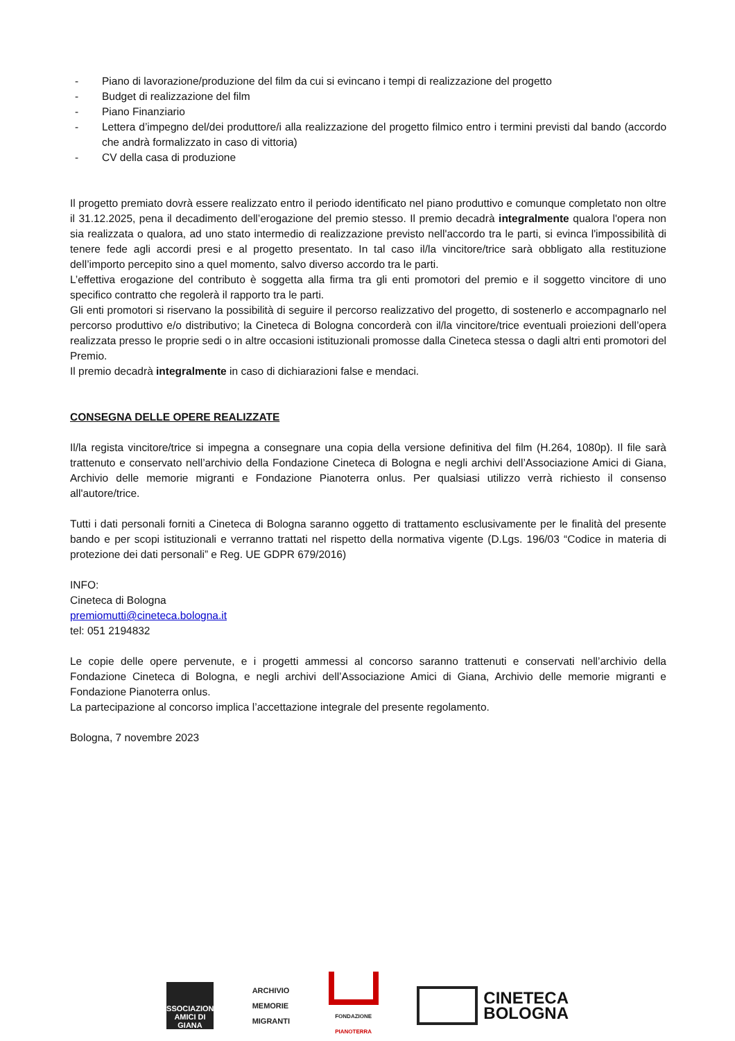- Piano di lavorazione/produzione del film da cui si evincano i tempi di realizzazione del progetto
- Budget di realizzazione del film
- Piano Finanziario
- Lettera d’impegno del/dei produttore/i alla realizzazione del progetto filmico entro i termini previsti dal bando (accordo che andrà formalizzato in caso di vittoria)
- CV della casa di produzione
Il progetto premiato dovrà essere realizzato entro il periodo identificato nel piano produttivo e comunque completato non oltre il 31.12.2025, pena il decadimento dell’erogazione del premio stesso. Il premio decadrà integralmente qualora l'opera non sia realizzata o qualora, ad uno stato intermedio di realizzazione previsto nell'accordo tra le parti, si evinca l'impossibilità di tenere fede agli accordi presi e al progetto presentato. In tal caso il/la vincitore/trice sarà obbligato alla restituzione dell’importo percepito sino a quel momento, salvo diverso accordo tra le parti.
L’effettiva erogazione del contributo è soggetta alla firma tra gli enti promotori del premio e il soggetto vincitore di uno specifico contratto che regolerà il rapporto tra le parti.
Gli enti promotori si riservano la possibilità di seguire il percorso realizzativo del progetto, di sostenerlo e accompagnarlo nel percorso produttivo e/o distributivo; la Cineteca di Bologna concorderà con il/la vincitore/trice eventuali proiezioni dell’opera realizzata presso le proprie sedi o in altre occasioni istituzionali promosse dalla Cineteca stessa o dagli altri enti promotori del Premio.
Il premio decadrà integralmente in caso di dichiarazioni false e mendaci.
CONSEGNA DELLE OPERE REALIZZATE
Il/la regista vincitore/trice si impegna a consegnare una copia della versione definitiva del film (H.264, 1080p). Il file sarà trattenuto e conservato nell’archivio della Fondazione Cineteca di Bologna e negli archivi dell’Associazione Amici di Giana, Archivio delle memorie migranti e Fondazione Pianoterra onlus. Per qualsiasi utilizzo verrà richiesto il consenso all'autore/trice.
Tutti i dati personali forniti a Cineteca di Bologna saranno oggetto di trattamento esclusivamente per le finalità del presente bando e per scopi istituzionali e verranno trattati nel rispetto della normativa vigente (D.Lgs. 196/03 “Codice in materia di protezione dei dati personali” e Reg. UE GDPR 679/2016)
INFO:
Cineteca di Bologna
premiomutti@cineteca.bologna.it
tel: 051 2194832
Le copie delle opere pervenute, e i progetti ammessi al concorso saranno trattenuti e conservati nell’archivio della Fondazione Cineteca di Bologna, e negli archivi dell’Associazione Amici di Giana, Archivio delle memorie migranti e Fondazione Pianoterra onlus.
La partecipazione al concorso implica l’accettazione integrale del presente regolamento.
Bologna, 7 novembre 2023
ASSOCIAZIONE
AMICI DI
GIANA
ARCHIVIO
MEMORIE
MIGRANTI
FONDAZIONE
PIANOTERRA
CINETECA
BOLOGNA